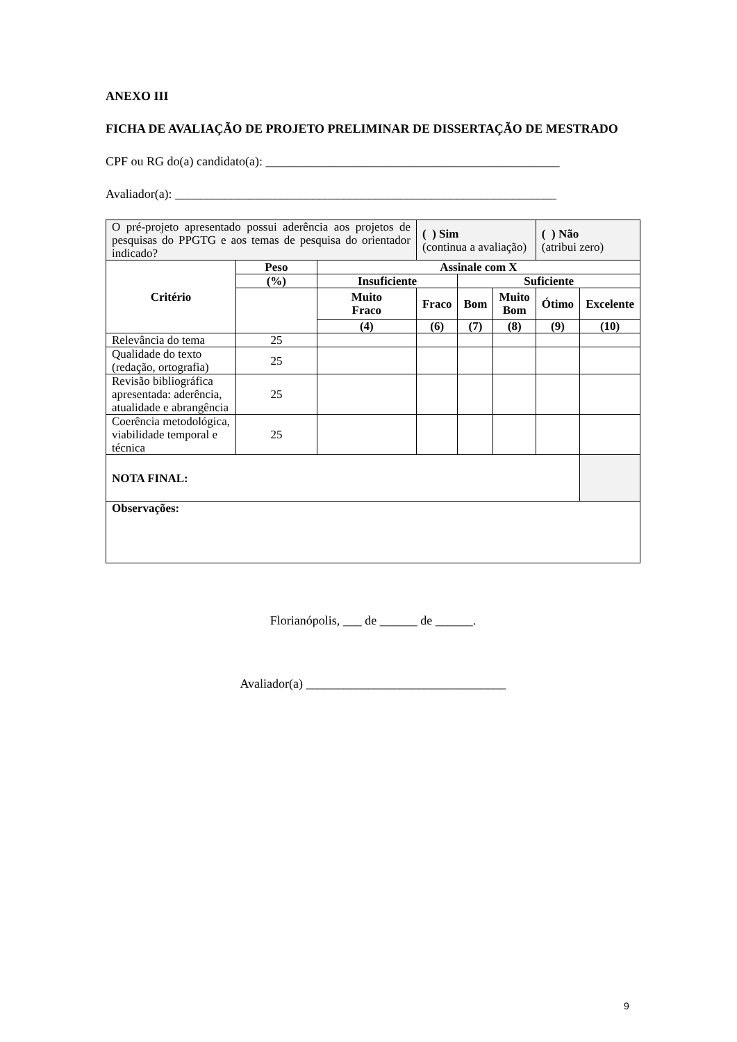ANEXO III
FICHA DE AVALIAÇÃO DE PROJETO PRELIMINAR DE DISSERTAÇÃO DE MESTRADO
CPF ou RG do(a) candidato(a): _______________________________________________
Avaliador(a): _____________________________________________________________
| O pré-projeto apresentado possui aderência aos projetos de pesquisas do PPGTG e aos temas de pesquisa do orientador indicado? | | | ( ) Sim (continua a avaliação) | | | ( ) Não (atribui zero) | |
| Critério | Peso | Assinale com X | | | | | |
| | (%) | Insuficiente | | Suficiente | | | |
| | | Muito Fraco | Fraco | Bom | Muito Bom | Ótimo | Excelente |
| | | (4) | (6) | (7) | (8) | (9) | (10) |
| Relevância do tema | 25 | | | | | | |
| Qualidade do texto (redação, ortografia) | 25 | | | | | | |
| Revisão bibliográfica apresentada: aderência, atualidade e abrangência | 25 | | | | | | |
| Coerência metodológica, viabilidade temporal e técnica | 25 | | | | | | |
| NOTA FINAL: | | | | | | | |
| Observações: | | | | | | | |
Florianópolis, ___ de ______ de ______.
Avaliador(a) ________________________________
9